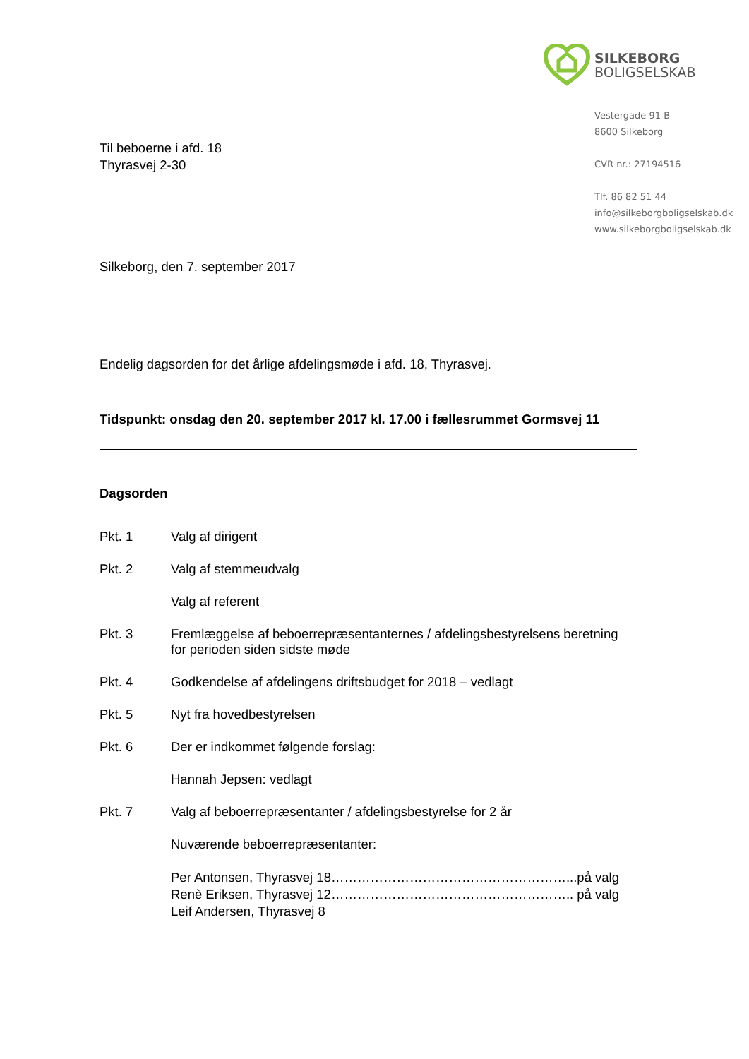SILKEBORG
BOLIGSELSKAB
Vestergade 91 B
8600 Silkeborg
CVR nr.: 27194516
Tlf. 86 82 51 44
info@silkeborgboligselskab.dk
www.silkeborgboligselskab.dk
Til beboerne i afd. 18
Thyrasvej 2-30
Silkeborg, den 7. september 2017
Endelig dagsorden for det årlige afdelingsmøde i afd. 18, Thyrasvej.
Tidspunkt: onsdag den 20. september 2017 kl. 17.00 i fællesrummet Gormsvej 11
Dagsorden
Pkt. 1 Valg af dirigent
Pkt. 2 Valg af stemmeudvalg
Valg af referent
Pkt. 3 Fremlæggelse af beboerrepræsentanternes / afdelingsbestyrelsens beretning
for perioden siden sidste møde
Pkt. 4 Godkendelse af afdelingens driftsbudget for 2018 – vedlagt
Pkt. 5 Nyt fra hovedbestyrelsen
Pkt. 6 Der er indkommet følgende forslag:
Hannah Jepsen: vedlagt
Pkt. 7 Valg af beboerrepræsentanter / afdelingsbestyrelse for 2 år
Nuværende beboerrepræsentanter:
Per Antonsen, Thyrasvej 18………………………………………………...på valg
Renè Eriksen, Thyrasvej 12……………………………………………….. på valg
Leif Andersen, Thyrasvej 8